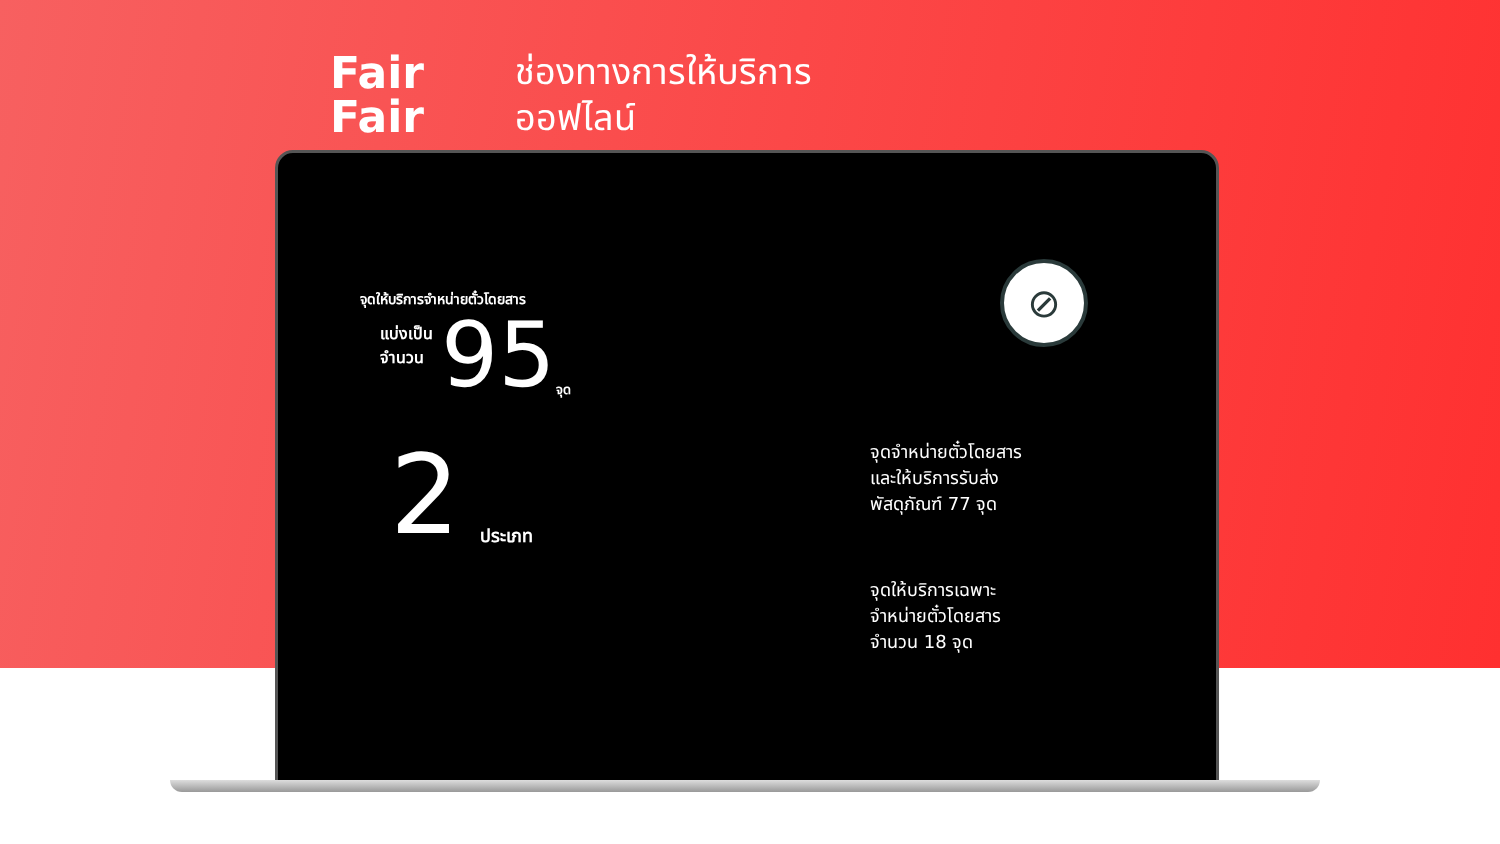Fair
Fair
ช่องทางการให้บริการ
ออฟไลน์
จุดให้บริการจำหน่ายตั๋วโดยสาร
แบ่งเป็น
จำนวน
95 จุด
2 ประเภท
⊘
จุดจำหน่ายตั๋วโดยสาร
และให้บริการรับส่ง
พัสดุภัณฑ์ 77 จุด
จุดให้บริการเฉพาะ
จำหน่ายตั๋วโดยสาร
จำนวน 18 จุด